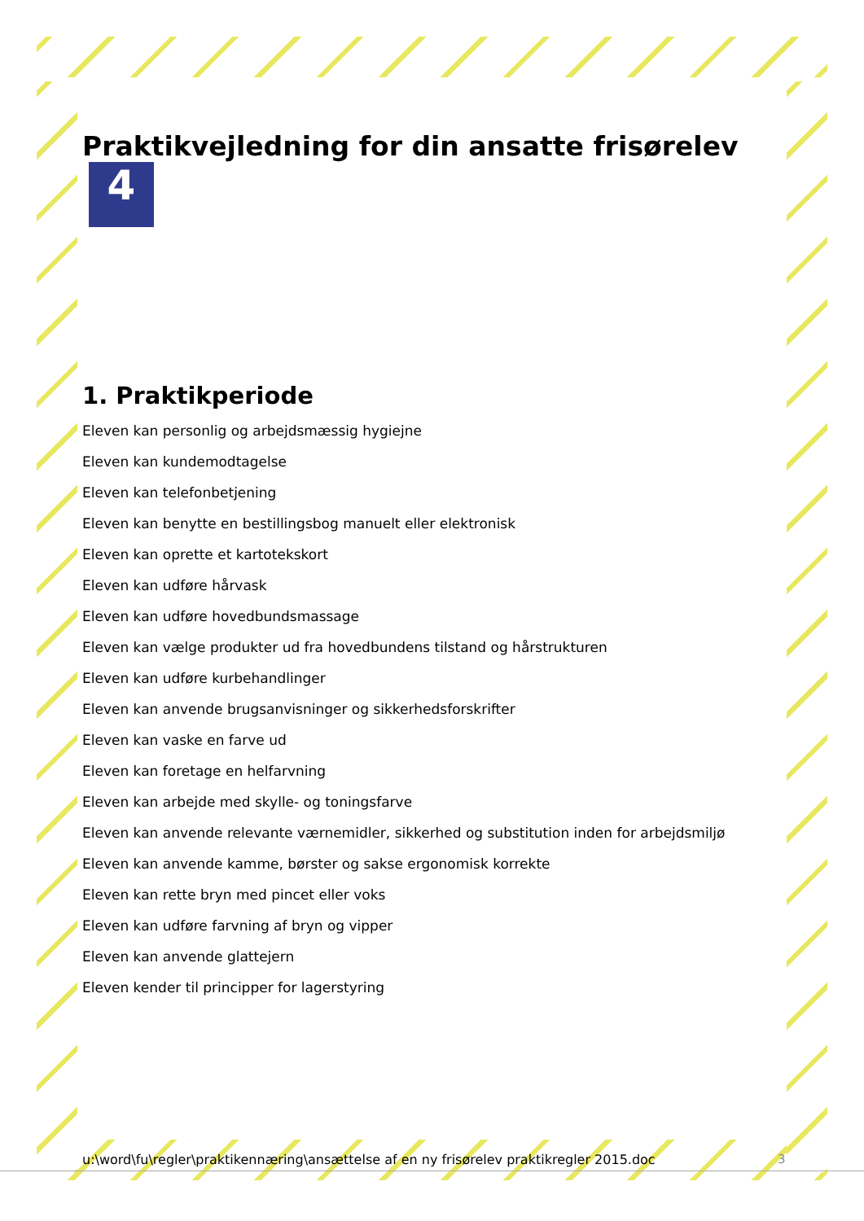Praktikvejledning for din ansatte frisørelev 4
1. Praktikperiode
Eleven kan personlig og arbejdsmæssig hygiejne
Eleven kan kundemodtagelse
Eleven kan telefonbetjening
Eleven kan benytte en bestillingsbog manuelt eller elektronisk
Eleven kan oprette et kartotekskort
Eleven kan udføre hårvask
Eleven kan udføre hovedbundsmassage
Eleven kan vælge produkter ud fra hovedbundens tilstand og hårstrukturen
Eleven kan udføre kurbehandlinger
Eleven kan anvende brugsanvisninger og sikkerhedsforskrifter
Eleven kan vaske en farve ud
Eleven kan foretage en helfarvning
Eleven kan arbejde med skylle- og toningsfarve
Eleven kan anvende relevante værnemidler, sikkerhed og substitution inden for arbejdsmiljø
Eleven kan anvende kamme, børster og sakse ergonomisk korrekte
Eleven kan rette bryn med pincet eller voks
Eleven kan udføre farvning af bryn og vipper
Eleven kan anvende glattejern
Eleven kender til principper for lagerstyring
u:\word\fu\regler\praktikennæring\ansættelse af en ny frisørelev praktikregler 2015.doc
3